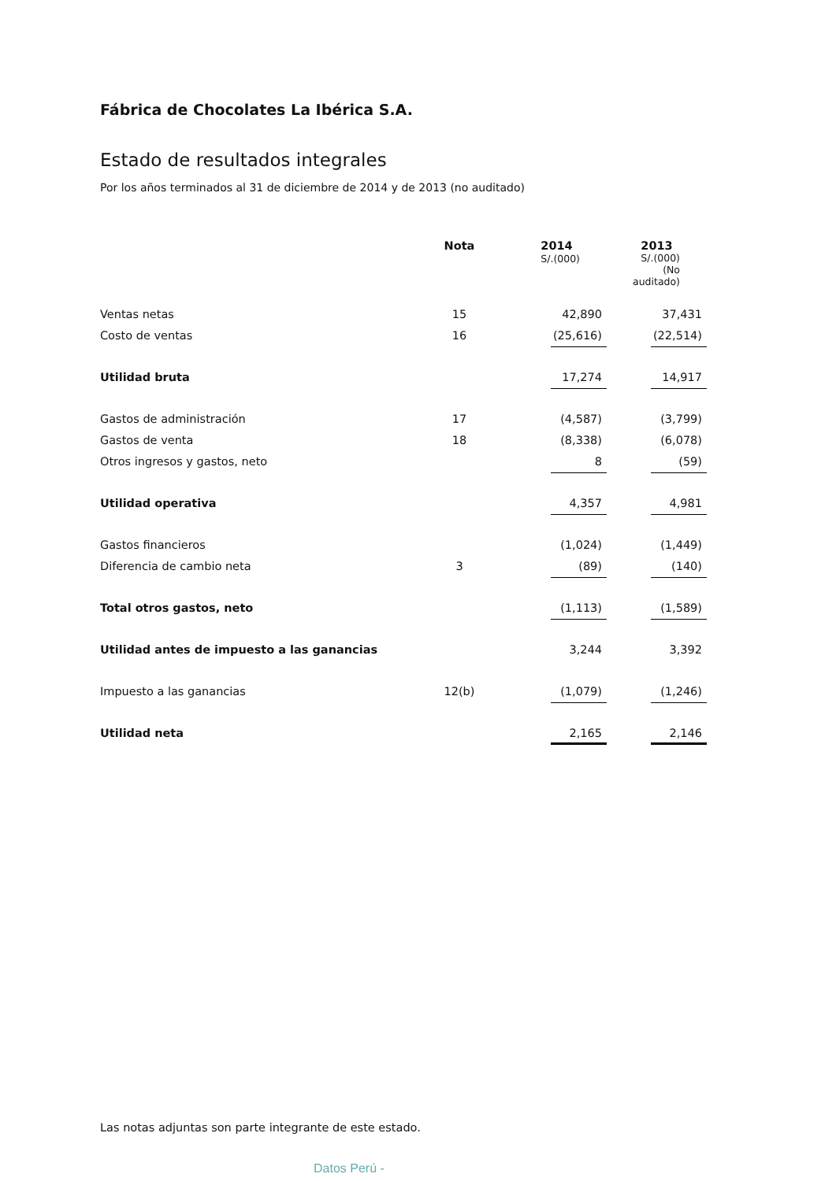Fábrica de Chocolates La Ibérica S.A.
Estado de resultados integrales
Por los años terminados al 31 de diciembre de 2014 y de 2013 (no auditado)
| | Nota | 2014 S/.(000) | 2013 S/.(000) (No auditado) |
| --- | --- | --- | --- |
| Ventas netas | 15 | 42,890 | 37,431 |
| Costo de ventas | 16 | (25,616) | (22,514) |
| Utilidad bruta | | 17,274 | 14,917 |
| Gastos de administración | 17 | (4,587) | (3,799) |
| Gastos de venta | 18 | (8,338) | (6,078) |
| Otros ingresos y gastos, neto | | 8 | (59) |
| Utilidad operativa | | 4,357 | 4,981 |
| Gastos financieros | | (1,024) | (1,449) |
| Diferencia de cambio neta | 3 | (89) | (140) |
| Total otros gastos, neto | | (1,113) | (1,589) |
| Utilidad antes de impuesto a las ganancias | | 3,244 | 3,392 |
| Impuesto a las ganancias | 12(b) | (1,079) | (1,246) |
| Utilidad neta | | 2,165 | 2,146 |
Las notas adjuntas son parte integrante de este estado.
Datos Perú -